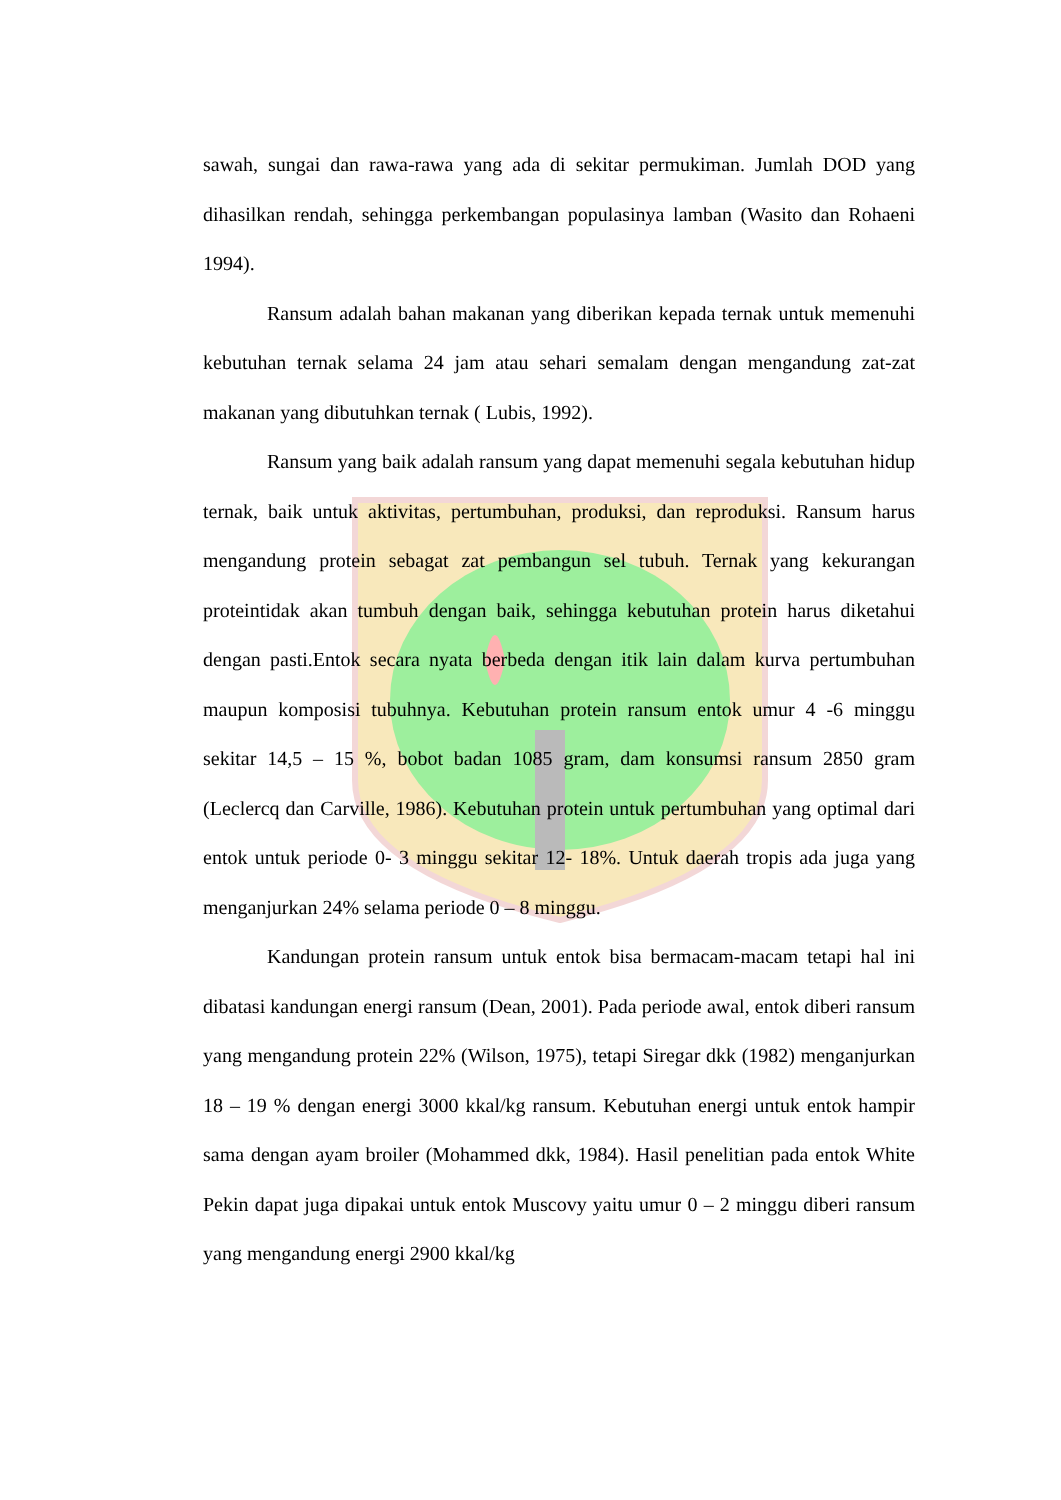sawah, sungai dan rawa-rawa yang ada di sekitar permukiman. Jumlah DOD yang dihasilkan rendah, sehingga perkembangan populasinya lamban (Wasito dan Rohaeni 1994).
Ransum adalah bahan makanan yang diberikan kepada ternak untuk memenuhi kebutuhan ternak selama 24 jam atau sehari semalam dengan mengandung zat-zat makanan yang dibutuhkan ternak ( Lubis, 1992).
Ransum yang baik adalah ransum yang dapat memenuhi segala kebutuhan hidup ternak, baik untuk aktivitas, pertumbuhan, produksi, dan reproduksi. Ransum harus mengandung protein sebagat zat pembangun sel tubuh. Ternak yang kekurangan proteintidak akan tumbuh dengan baik, sehingga kebutuhan protein harus diketahui dengan pasti.Entok secara nyata berbeda dengan itik lain dalam kurva pertumbuhan maupun komposisi tubuhnya. Kebutuhan protein ransum entok umur 4 -6 minggu sekitar 14,5 – 15 %, bobot badan 1085 gram, dam konsumsi ransum 2850 gram (Leclercq dan Carville, 1986). Kebutuhan protein untuk pertumbuhan yang optimal dari entok untuk periode 0- 3 minggu sekitar 12- 18%. Untuk daerah tropis ada juga yang menganjurkan 24% selama periode 0 – 8 minggu.
Kandungan protein ransum untuk entok bisa bermacam-macam tetapi hal ini dibatasi kandungan energi ransum (Dean, 2001). Pada periode awal, entok diberi ransum yang mengandung protein 22% (Wilson, 1975), tetapi Siregar dkk (1982) menganjurkan 18 – 19 % dengan energi 3000 kkal/kg ransum. Kebutuhan energi untuk entok hampir sama dengan ayam broiler (Mohammed dkk, 1984). Hasil penelitian pada entok White Pekin dapat juga dipakai untuk entok Muscovy yaitu umur 0 – 2 minggu diberi ransum yang mengandung energi 2900 kkal/kg